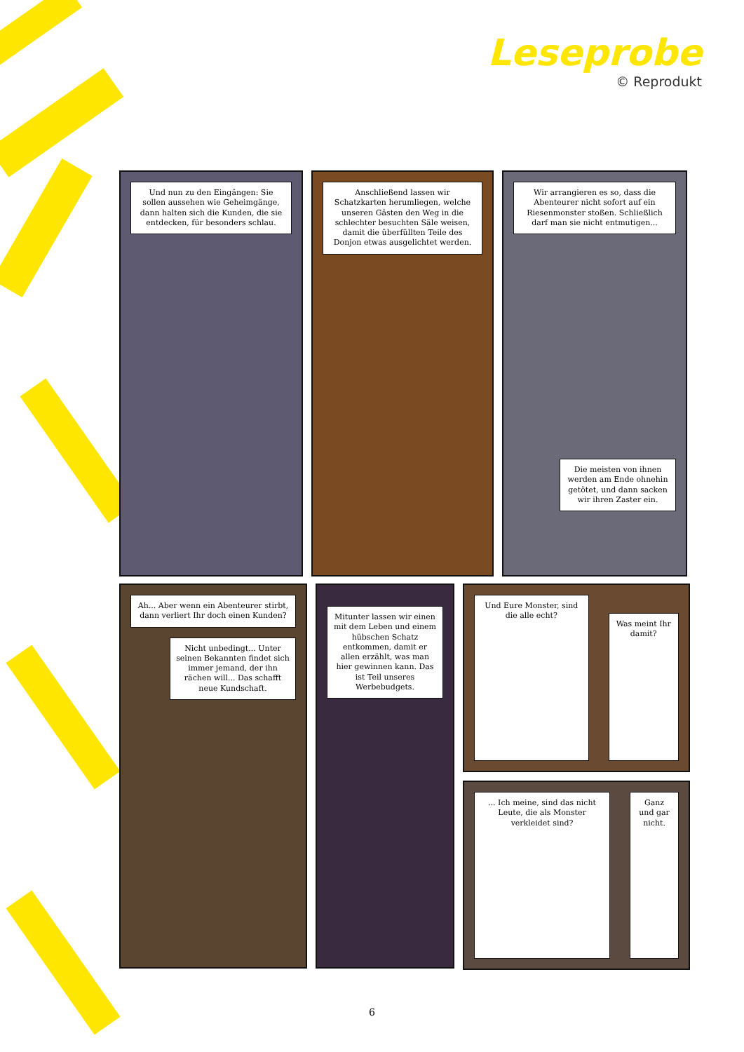Leseprobe
© Reprodukt
Und nun zu den Eingängen: Sie sollen aussehen wie Geheimgänge, dann halten sich die Kunden, die sie entdecken, für besonders schlau.
Anschließend lassen wir Schatzkarten herumliegen, welche unseren Gästen den Weg in die schlechter besuchten Säle weisen, damit die überfüllten Teile des Donjon etwas ausgelichtet werden.
Wir arrangieren es so, dass die Abenteurer nicht sofort auf ein Riesenmonster stoßen. Schließlich darf man sie nicht entmutigen...
Die meisten von ihnen werden am Ende ohnehin getötet, und dann sacken wir ihren Zaster ein.
Ah... Aber wenn ein Abenteurer stirbt, dann verliert Ihr doch einen Kunden?
Nicht unbedingt... Unter seinen Bekannten findet sich immer jemand, der ihn rächen will... Das schafft neue Kundschaft.
Mitunter lassen wir einen mit dem Leben und einem hübschen Schatz entkommen, damit er allen erzählt, was man hier gewinnen kann. Das ist Teil unseres Werbebudgets.
Und Eure Monster, sind die alle echt?
Was meint Ihr damit?
... Ich meine, sind das nicht Leute, die als Monster verkleidet sind?
Ganz und gar nicht.
6